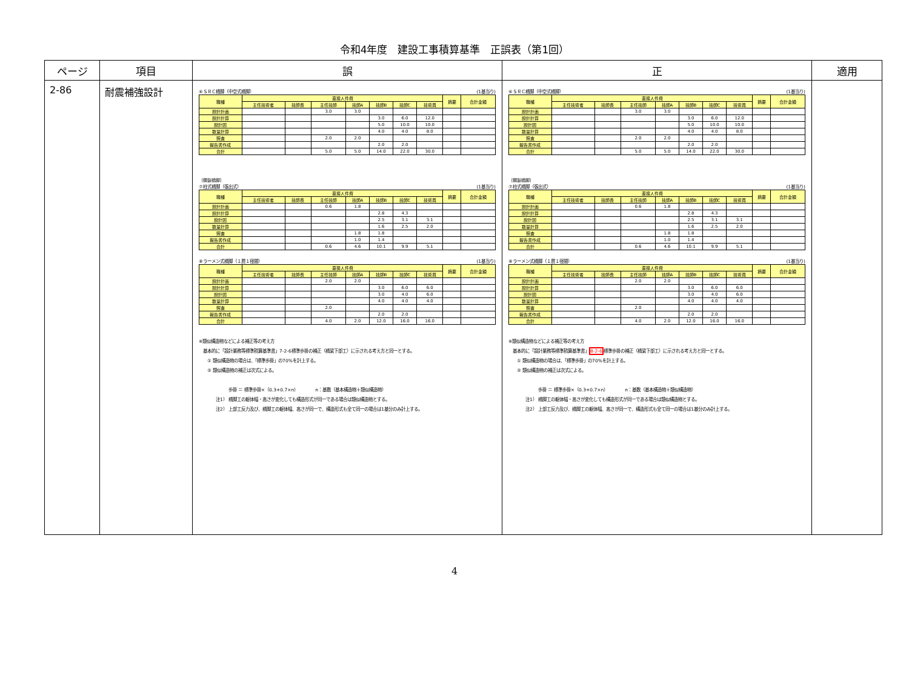令和4年度　建設工事積算基準　正誤表（第1回）
| ページ | 項目 | 誤 | 正 | 適用 |
| --- | --- | --- | --- | --- |
| 2-86 | 耐震補強設計 | ⑥ＳＲＣ橋脚（中空式橋脚） (1基当り) / 職種 / 直接人件費 / / / / / / / 摘要 / 合計金額 / / / 主任技術者 / 技師長 / 主任技師 / 技師A / 技師B / 技師C / 技術員 / / / / 設計計画 / / / 3.0 / 3.0 / / / / / / / 設計計算 / / / / / 3.0 / 6.0 / 12.0 / / / / 設計図 / / / / / 5.0 / 10.0 / 10.0 / / / / 数量計算 / / / / / 4.0 / 4.0 / 8.0 / / / / 照査 / / / 2.0 / 2.0 / / / / / / / 報告書作成 / / / / / 2.0 / 2.0 / / / / / 合計 / / / 5.0 / 5.0 / 14.0 / 22.0 / 30.0 / / / 〔鋼製橋脚〕 ⑦柱式橋脚（張出式） (1基当り) / 職種 / 直接人件費 / / / / / / / 摘要 / 合計金額 / / / 主任技術者 / 技師長 / 主任技師 / 技師A / 技師B / 技師C / 技術員 / / / / 設計計画 / / / 0.6 / 1.8 / / / / / / / 設計計算 / / / / / 2.8 / 4.3 / / / / / 設計図 / / / / / 2.5 / 3.1 / 3.1 / / / / 数量計算 / / / / / 1.6 / 2.5 / 2.0 / / / / 照査 / / / / 1.8 / 1.8 / / / / / / 報告書作成 / / / / 1.0 / 1.4 / / / / / / 合計 / / / 0.6 / 4.6 / 10.1 / 9.9 / 5.1 / / / ⑧ラーメン式橋脚（１層１径間） (1基当り) / 職種 / 直接人件費 / / / / / / / 摘要 / 合計金額 / / / 主任技術者 / 技師長 / 主任技師 / 技師A / 技師B / 技師C / 技術員 / / / / 設計計画 / / / 2.0 / 2.0 / / / / / / / 設計計算 / / / / / 3.0 / 6.0 / 6.0 / / / / 設計図 / / / / / 3.0 / 4.0 / 6.0 / / / / 数量計算 / / / / / 4.0 / 4.0 / 4.0 / / / / 照査 / / / 2.0 / / / / / / / / 報告書作成 / / / / / 2.0 / 2.0 / / / / / 合計 / / / 4.0 / 2.0 / 12.0 / 16.0 / 16.0 / / / ※類似構造物などによる補正等の考え方 基本的に「設計業務等標準積算基準書」7-2-6標準歩掛の補正（橋梁下部工）に示される考え方と同一とする。 ① 類似構造物の場合は、「標準歩掛」の70%を計上する。 ② 類似構造物の補正は次式による。 歩掛 ＝ 標準歩掛×（0.3+0.7×n） n：基数（基本構造物＋類似構造物） 注1） 橋脚工の躯体幅・高さが変化しても構造形式が同一である場合は類似構造物とする。 注2） 上部工反力及び、橋脚工の躯体幅、高さが同一で、構造形式も全て同一の場合は1基分のみ計上する。 | ⑥ＳＲＣ橋脚（中空式橋脚） (1基当り) / 職種 / 直接人件費 / / / / / / / 摘要 / 合計金額 / / / 主任技術者 / 技師長 / 主任技師 / 技師A / 技師B / 技師C / 技術員 / / / / 設計計画 / / / 3.0 / 3.0 / / / / / / / 設計計算 / / / / / 3.0 / 6.0 / 12.0 / / / / 設計図 / / / / / 5.0 / 10.0 / 10.0 / / / / 数量計算 / / / / / 4.0 / 4.0 / 8.0 / / / / 照査 / / / 2.0 / 2.0 / / / / / / / 報告書作成 / / / / / 2.0 / 2.0 / / / / / 合計 / / / 5.0 / 5.0 / 14.0 / 22.0 / 30.0 / / / 〔鋼製橋脚〕 ⑦柱式橋脚（張出式） (1基当り) / 職種 / 直接人件費 / / / / / / / 摘要 / 合計金額 / / / 主任技術者 / 技師長 / 主任技師 / 技師A / 技師B / 技師C / 技術員 / / / / 設計計画 / / / 0.6 / 1.8 / / / / / / / 設計計算 / / / / / 2.8 / 4.3 / / / / / 設計図 / / / / / 2.5 / 3.1 / 3.1 / / / / 数量計算 / / / / / 1.6 / 2.5 / 2.0 / / / / 照査 / / / / 1.8 / 1.8 / / / / / / 報告書作成 / / / / 1.0 / 1.4 / / / / / / 合計 / / / 0.6 / 4.6 / 10.1 / 9.9 / 5.1 / / / ⑧ラーメン式橋脚（１層１径間） (1基当り) / 職種 / 直接人件費 / / / / / / / 摘要 / 合計金額 / / / 主任技術者 / 技師長 / 主任技師 / 技師A / 技師B / 技師C / 技術員 / / / / 設計計画 / / / 2.0 / 2.0 / / / / / / / 設計計算 / / / / / 3.0 / 6.0 / 6.0 / / / / 設計図 / / / / / 3.0 / 4.0 / 6.0 / / / / 数量計算 / / / / / 4.0 / 4.0 / 4.0 / / / / 照査 / / / 2.0 / / / / / / / / 報告書作成 / / / / / 2.0 / 2.0 / / / / / 合計 / / / 4.0 / 2.0 / 12.0 / 16.0 / 16.0 / / / ※類似構造物などによる補正等の考え方 基本的に「設計業務等標準積算基準書」 8-2-6 標準歩掛の補正（橋梁下部工）に示される考え方と同一とする。 ① 類似構造物の場合は、「標準歩掛」の70%を計上する。 ② 類似構造物の補正は次式による。 歩掛 ＝ 標準歩掛×（0.3+0.7×n） n：基数（基本構造物＋類似構造物） 注1） 橋脚工の躯体幅・高さが変化しても構造形式が同一である場合は類似構造物とする。 注2） 上部工反力及び、橋脚工の躯体幅、高さが同一で、構造形式も全て同一の場合は1基分のみ計上する。 | |
4